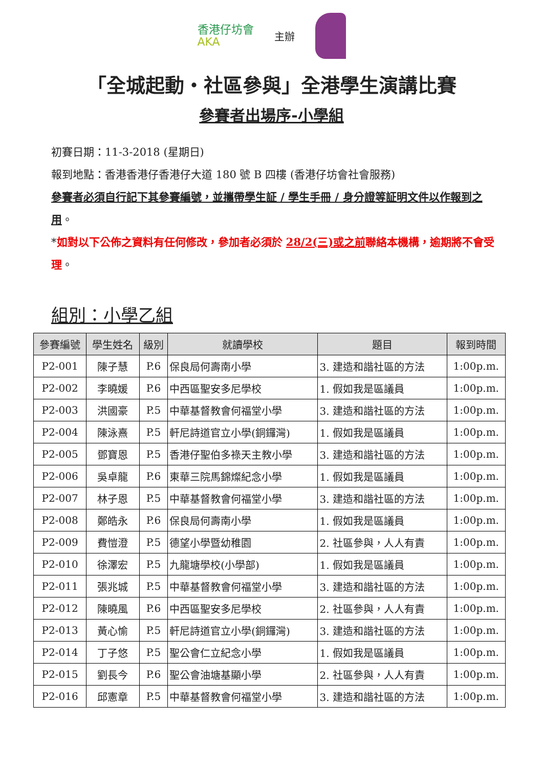香港仔坊會
AKA
主辦
「全城起動・社區參與」全港學生演講比賽
參賽者出場序-小學組
初賽日期：11-3-2018 (星期日)
報到地點：香港香港仔香港仔大道 180 號 B 四樓 (香港仔坊會社會服務)
參賽者必須自行記下其參賽編號，並攜帶學生証 / 學生手冊 / 身分證等証明文件以作報到之用。
*如對以下公佈之資料有任何修改，參加者必須於 28/2(三)或之前聯絡本機構，逾期將不會受理。
組別：小學乙組
| 參賽編號 | 學生姓名 | 級別 | 就讀學校 | 題目 | 報到時間 |
| --- | --- | --- | --- | --- | --- |
| P2-001 | 陳子慧 | P.6 | 保良局何壽南小學 | 3. 建造和諧社區的方法 | 1:00p.m. |
| P2-002 | 李曉媛 | P.6 | 中西區聖安多尼學校 | 1. 假如我是區議員 | 1:00p.m. |
| P2-003 | 洪國豪 | P.5 | 中華基督教會何福堂小學 | 3. 建造和諧社區的方法 | 1:00p.m. |
| P2-004 | 陳泳熹 | P.5 | 軒尼詩道官立小學(銅鑼灣) | 1. 假如我是區議員 | 1:00p.m. |
| P2-005 | 鄧寶恩 | P.5 | 香港仔聖伯多祿天主教小學 | 3. 建造和諧社區的方法 | 1:00p.m. |
| P2-006 | 吳卓龍 | P.6 | 東華三院馬錦燦紀念小學 | 1. 假如我是區議員 | 1:00p.m. |
| P2-007 | 林子恩 | P.5 | 中華基督教會何福堂小學 | 3. 建造和諧社區的方法 | 1:00p.m. |
| P2-008 | 鄭皓永 | P.6 | 保良局何壽南小學 | 1. 假如我是區議員 | 1:00p.m. |
| P2-009 | 費愷澄 | P.5 | 德望小學暨幼稚園 | 2. 社區參與，人人有責 | 1:00p.m. |
| P2-010 | 徐澤宏 | P.5 | 九龍塘學校(小學部) | 1. 假如我是區議員 | 1:00p.m. |
| P2-011 | 張兆城 | P.5 | 中華基督教會何福堂小學 | 3. 建造和諧社區的方法 | 1:00p.m. |
| P2-012 | 陳曉風 | P.6 | 中西區聖安多尼學校 | 2. 社區參與，人人有責 | 1:00p.m. |
| P2-013 | 黃心愉 | P.5 | 軒尼詩道官立小學(銅鑼灣) | 3. 建造和諧社區的方法 | 1:00p.m. |
| P2-014 | 丁子悠 | P.5 | 聖公會仁立紀念小學 | 1. 假如我是區議員 | 1:00p.m. |
| P2-015 | 劉長今 | P.6 | 聖公會油塘基顯小學 | 2. 社區參與，人人有責 | 1:00p.m. |
| P2-016 | 邱憲章 | P.5 | 中華基督教會何福堂小學 | 3. 建造和諧社區的方法 | 1:00p.m. |